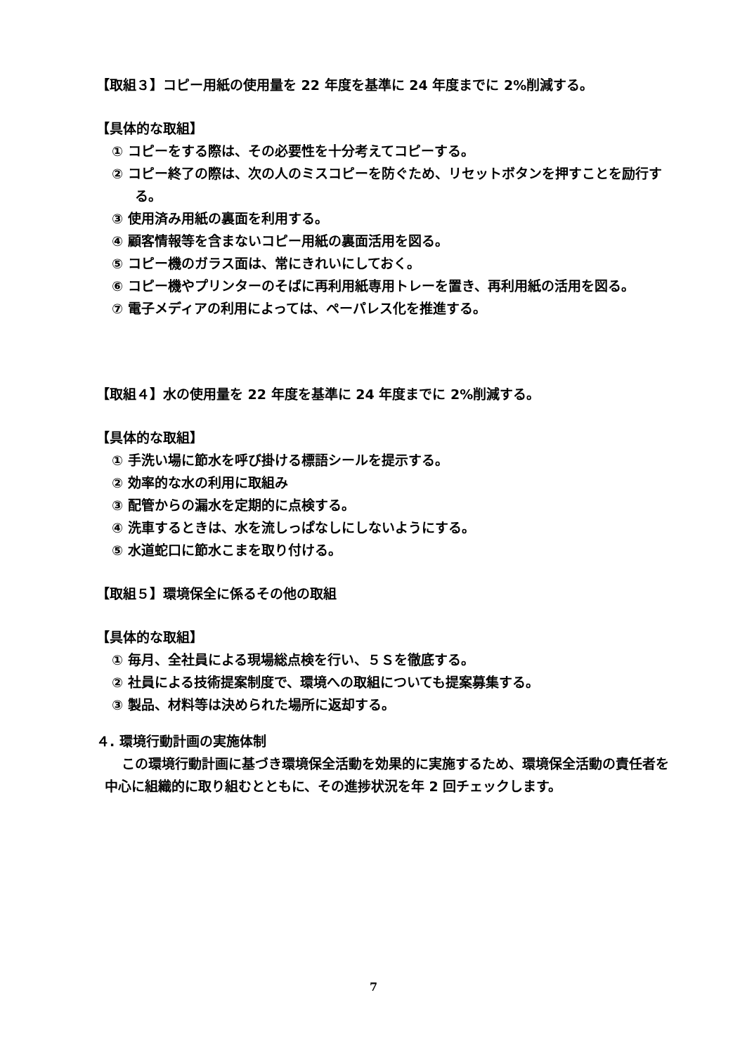【取組３】コピー用紙の使用量を 22 年度を基準に 24 年度までに 2%削減する。
【具体的な取組】
① コピーをする際は、その必要性を十分考えてコピーする。
② コピー終了の際は、次の人のミスコピーを防ぐため、リセットボタンを押すことを励行する。
③ 使用済み用紙の裏面を利用する。
④ 顧客情報等を含まないコピー用紙の裏面活用を図る。
⑤ コピー機のガラス面は、常にきれいにしておく。
⑥ コピー機やプリンターのそばに再利用紙専用トレーを置き、再利用紙の活用を図る。
⑦ 電子メディアの利用によっては、ペーパレス化を推進する。
【取組４】水の使用量を 22 年度を基準に 24 年度までに 2%削減する。
【具体的な取組】
① 手洗い場に節水を呼び掛ける標語シールを提示する。
② 効率的な水の利用に取組み
③ 配管からの漏水を定期的に点検する。
④ 洗車するときは、水を流しっぱなしにしないようにする。
⑤ 水道蛇口に節水こまを取り付ける。
【取組５】環境保全に係るその他の取組
【具体的な取組】
① 毎月、全社員による現場総点検を行い、５Ｓを徹底する。
② 社員による技術提案制度で、環境への取組についても提案募集する。
③ 製品、材料等は決められた場所に返却する。
４. 環境行動計画の実施体制
この環境行動計画に基づき環境保全活動を効果的に実施するため、環境保全活動の責任者を中心に組織的に取り組むとともに、その進捗状況を年 2 回チェックします。
7